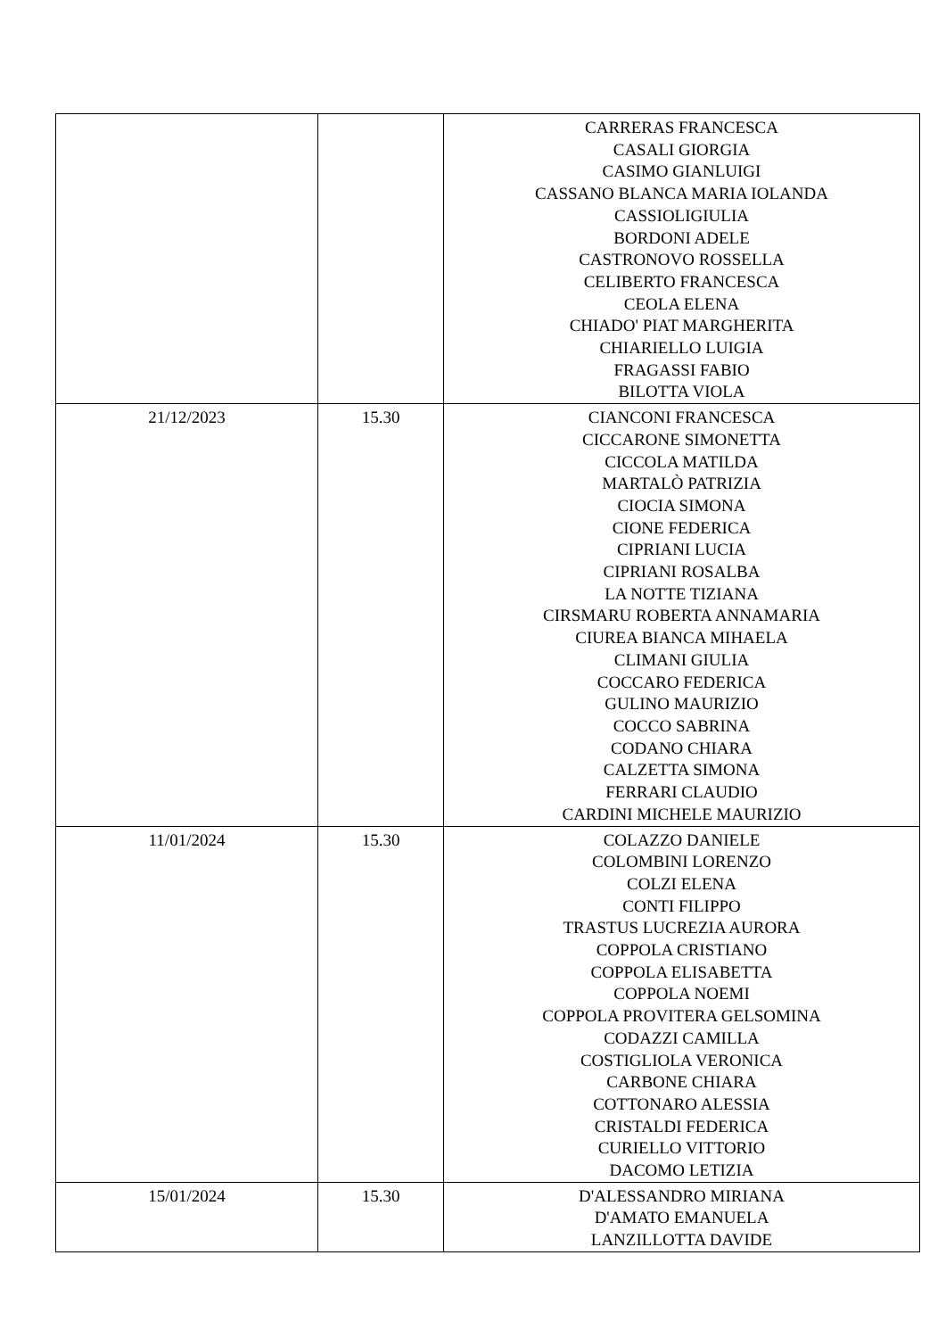| | | CARRERAS FRANCESCA CASALI GIORGIA CASIMO GIANLUIGI CASSANO BLANCA MARIA IOLANDA CASSIOLIGIULIA BORDONI ADELE CASTRONOVO ROSSELLA CELIBERTO FRANCESCA CEOLA ELENA CHIADO' PIAT MARGHERITA CHIARIELLO LUIGIA FRAGASSI FABIO BILOTTA VIOLA |
| 21/12/2023 | 15.30 | CIANCONI FRANCESCA CICCARONE SIMONETTA CICCOLA MATILDA MARTALÒ PATRIZIA CIOCIA SIMONA CIONE FEDERICA CIPRIANI LUCIA CIPRIANI ROSALBA LA NOTTE TIZIANA CIRSMARU ROBERTA ANNAMARIA CIUREA BIANCA MIHAELA CLIMANI GIULIA COCCARO FEDERICA GULINO MAURIZIO COCCO SABRINA CODANO CHIARA CALZETTA SIMONA FERRARI CLAUDIO CARDINI MICHELE MAURIZIO |
| 11/01/2024 | 15.30 | COLAZZO DANIELE COLOMBINI LORENZO COLZI ELENA CONTI FILIPPO TRASTUS LUCREZIA AURORA COPPOLA CRISTIANO COPPOLA ELISABETTA COPPOLA NOEMI COPPOLA PROVITERA GELSOMINA CODAZZI CAMILLA COSTIGLIOLA VERONICA CARBONE CHIARA COTTONARO ALESSIA CRISTALDI FEDERICA CURIELLO VITTORIO DACOMO LETIZIA |
| 15/01/2024 | 15.30 | D'ALESSANDRO MIRIANA D'AMATO EMANUELA LANZILLOTTA DAVIDE |